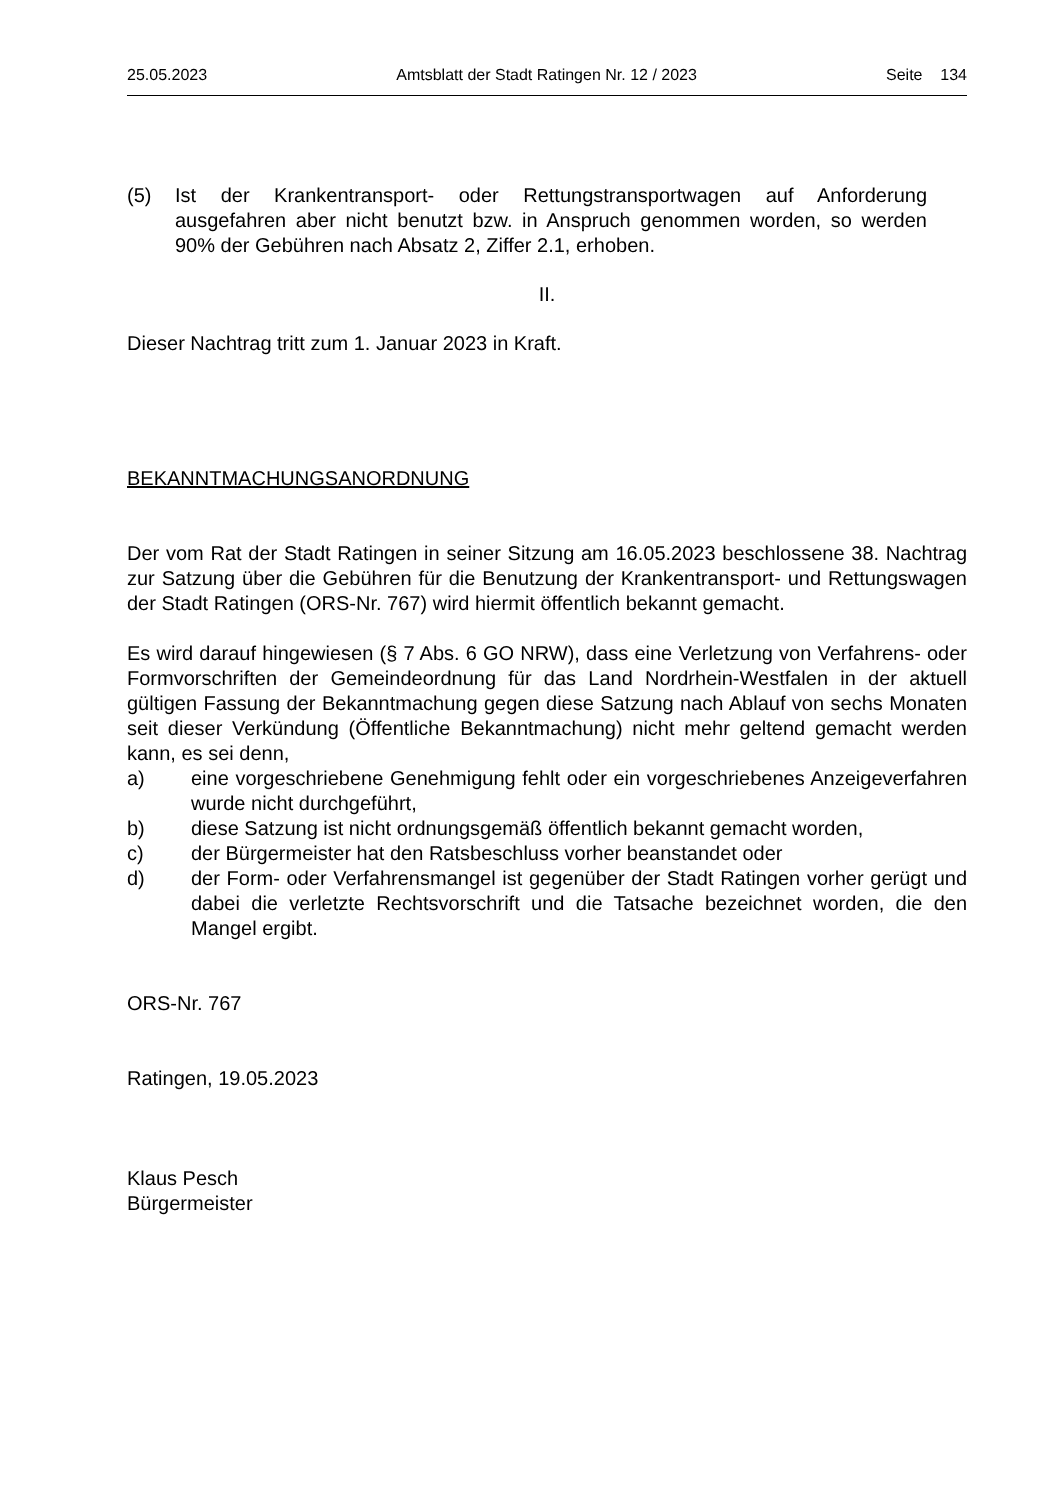25.05.2023 Amtsblatt der Stadt Ratingen Nr. 12 / 2023 Seite 134
(5) Ist der Krankentransport- oder Rettungstransportwagen auf Anforderung ausgefahren aber nicht benutzt bzw. in Anspruch genommen worden, so werden 90% der Gebühren nach Absatz 2, Ziffer 2.1, erhoben.
II.
Dieser Nachtrag tritt zum 1. Januar 2023 in Kraft.
BEKANNTMACHUNGSANORDNUNG
Der vom Rat der Stadt Ratingen in seiner Sitzung am 16.05.2023 beschlossene 38. Nachtrag zur Satzung über die Gebühren für die Benutzung der Krankentransport- und Rettungswagen der Stadt Ratingen (ORS-Nr. 767) wird hiermit öffentlich bekannt gemacht.
Es wird darauf hingewiesen (§ 7 Abs. 6 GO NRW), dass eine Verletzung von Verfahrens- oder Formvorschriften der Gemeindeordnung für das Land Nordrhein-Westfalen in der aktuell gültigen Fassung der Bekanntmachung gegen diese Satzung nach Ablauf von sechs Monaten seit dieser Verkündung (Öffentliche Bekanntmachung) nicht mehr geltend gemacht werden kann, es sei denn,
a) eine vorgeschriebene Genehmigung fehlt oder ein vorgeschriebenes Anzeigeverfahren wurde nicht durchgeführt,
b) diese Satzung ist nicht ordnungsgemäß öffentlich bekannt gemacht worden,
c) der Bürgermeister hat den Ratsbeschluss vorher beanstandet oder
d) der Form- oder Verfahrensmangel ist gegenüber der Stadt Ratingen vorher gerügt und dabei die verletzte Rechtsvorschrift und die Tatsache bezeichnet worden, die den Mangel ergibt.
ORS-Nr. 767
Ratingen, 19.05.2023
Klaus Pesch
Bürgermeister